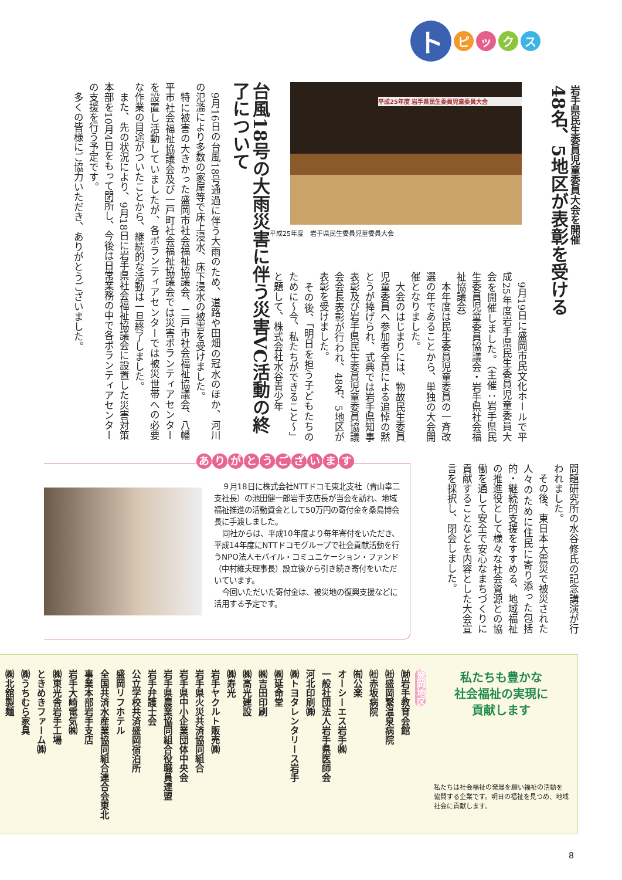ト
ピ ッ ク ス
岩手県民生委員児童委員大会を開催
48名、5地区が表彰を受ける
平成25年度 岩手県民生委員児童委員大会
平成25年度　岩手県民生委員児童委員大会
　9月19日に盛岡市民文化ホールで平成25年度岩手県民生委員児童委員大会を開催しました。（主催：岩手県民生委員児童委員協議会・岩手県社会福祉協議会）
　本年度は民生委員児童委員の一斉改選の年であることから、単独の大会開催となりました。
　大会のはじまりには、物故民生委員児童委員へ参加者全員による追悼の黙とうが捧げられ、式典では岩手県知事表彰及び岩手県民生委員児童委員協議会会長表彰が行われ、48名、5地区が表彰を受けました。
　その後、「明日を担う子どもたちのために～今、私たちができること～」と題して、株式会社水谷青少年
問題研究所の水谷修氏の記念講演が行われました。
　その後、東日本大震災で被災された人々のために住民に寄り添った包括的・継続的支援をすすめる、地域福祉の推進役として様々な社会資源との協働を通して安全で安心なまちづくりに貢献することなどを内容とした大会宣言を採択し、閉会しました。
台風18号の大雨災害に伴う災害VC活動の終了について
　9月16日の台風18号通過に伴う大雨のため、道路や田畑の冠水のほか、河川の氾濫により多数の家屋等で床上浸水、床下浸水の被害を受けました。
　特に被害の大きかった盛岡市社会福祉協議会、二戸市社会福祉協議会、八幡平市社会福祉協議会及び一戸町社会福祉協議会では災害ボランティアセンターを設置し活動していましたが、各ボランティアセンターでは被災世帯への必要な作業の目途がついたことから、継続的な活動は一旦終了しました。
　また、先の状況により、9月18日に岩手県社会福祉協議会に設置した災害対策本部を10月4日をもって閉所し、今後は日常業務の中で各ボランティアセンターの支援を行う予定です。
　多くの皆様にご協力いただき、ありがとうございました。
ありがとうございます
９月18日に株式会社NTTドコモ東北支社（青山幸二支社長）の池田健一郎岩手支店長が当会を訪れ、地域福祉推進の活動資金として50万円の寄付金を桑島博会長に手渡しました。
同社からは、平成10年度より毎年寄付をいただき、平成14年度にNTTドコモグループで社会貢献活動を行うNPO法人モバイル・コミュニケーション・ファンド（中村維夫理事長）設立後から引き続き寄付をいただいています。
今回いただいた寄付金は、被災地の復興支援などに活用する予定です。
私たちも豊かな
社会福祉の実現に
貢献します
私たちは社会福祉の発展を願い福祉の活動を協賛する企業です。明日の福祉を見つめ、地域社会に貢献します。
盛岡地区
㈶岩手教育会館
㈳盛岡繋温泉病院
㈳赤坂病院
㈲公楽
オーシーエス岩手㈱
一般社団法人岩手県医師会
河北印刷㈱
㈱トヨタレンタリース岩手
㈱延命堂
㈱吉田印刷
㈱高光建設
㈱寿光
岩手ヤクルト販売㈱
岩手県火災共済協同組合
岩手県中小企業団体中央会
岩手県農業協同組合役職員連盟
岩手弁護士会
公立学校共済盛岡宿泊所
盛岡リフホテル
全国共済水産業協同組合連合会東北事業本部岩手支店
岩手大崎電気㈱
㈱東光舎岩手工場
ときめきファーム㈱
㈱うちむら家具
㈱北舘製麺
8